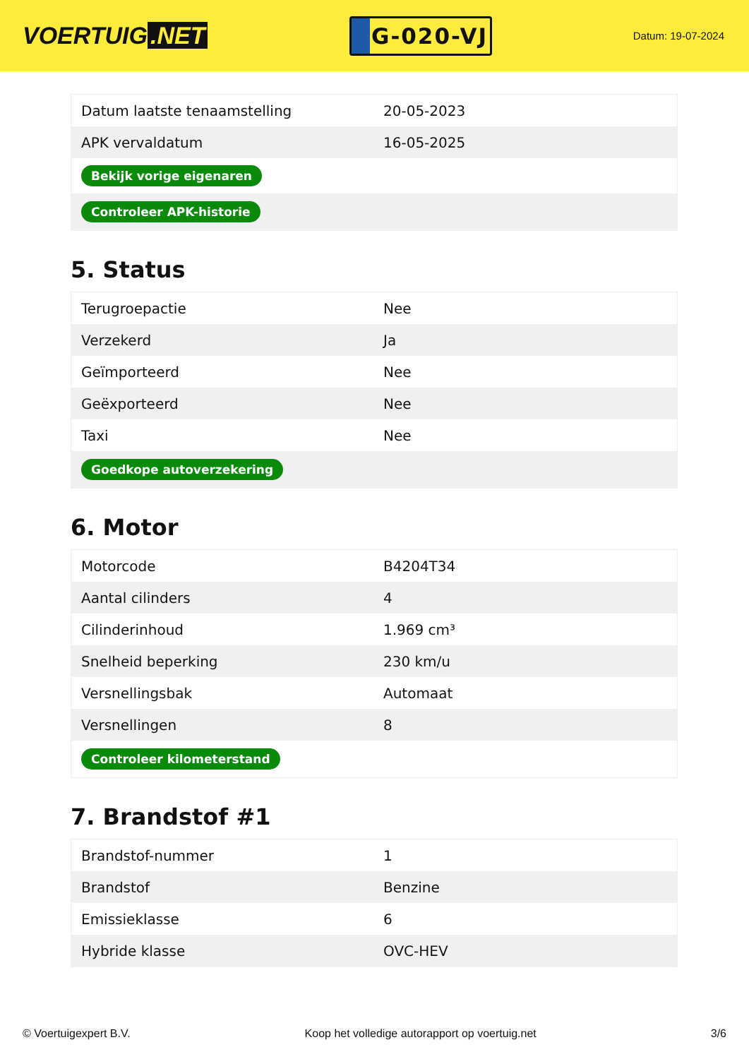VOERTUIG.NET
G-020-VJ
Datum: 19-07-2024
| Datum laatste tenaamstelling | 20-05-2023 |
| APK vervaldatum | 16-05-2025 |
| Bekijk vorige eigenaren | |
| Controleer APK-historie | |
5. Status
| Terugroepactie | Nee |
| Verzekerd | Ja |
| Geïmporteerd | Nee |
| Geëxporteerd | Nee |
| Taxi | Nee |
| Goedkope autoverzekering | |
6. Motor
| Motorcode | B4204T34 |
| Aantal cilinders | 4 |
| Cilinderinhoud | 1.969 cm³ |
| Snelheid beperking | 230 km/u |
| Versnellingsbak | Automaat |
| Versnellingen | 8 |
| Controleer kilometerstand | |
7. Brandstof #1
| Brandstof-nummer | 1 |
| Brandstof | Benzine |
| Emissieklasse | 6 |
| Hybride klasse | OVC-HEV |
© Voertuigexpert B.V. Koop het volledige autorapport op voertuig.net 3/6